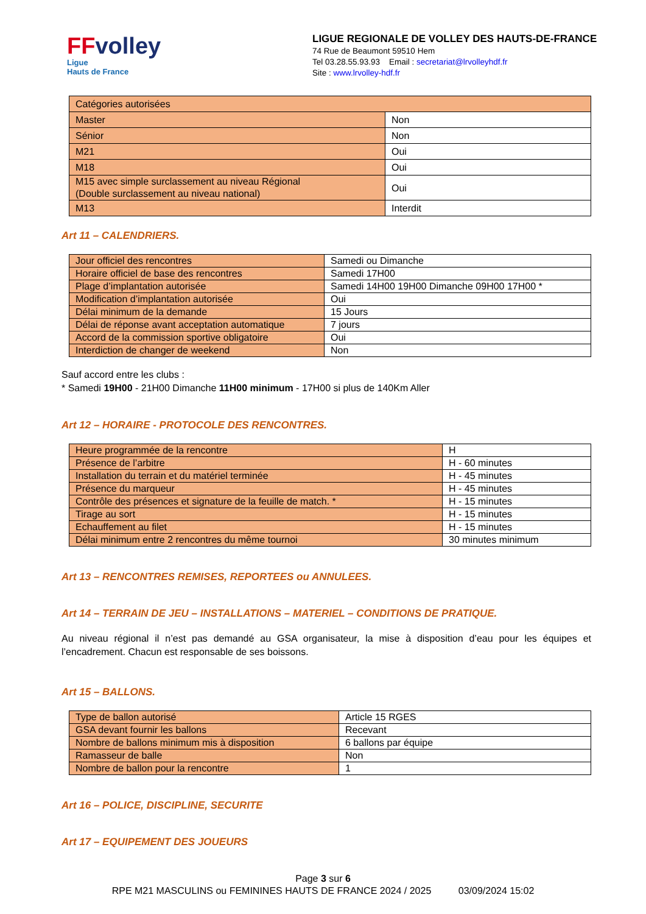FF volley
Ligue
Hauts de France
LIGUE REGIONALE DE VOLLEY DES HAUTS-DE-FRANCE
74 Rue de Beaumont 59510 Hem
Tel 03.28.55.93.93 Email : secretariat@lrvolleyhdf.fr
Site : www.lrvolley-hdf.fr
| Catégories autorisées | |
| Master | Non |
| Sénior | Non |
| M21 | Oui |
| M18 | Oui |
| M15 avec simple surclassement au niveau Régional (Double surclassement au niveau national) | Oui |
| M13 | Interdit |
Art 11 – CALENDRIERS.
| Jour officiel des rencontres | Samedi ou Dimanche |
| Horaire officiel de base des rencontres | Samedi 17H00 |
| Plage d’implantation autorisée | Samedi 14H00 19H00 Dimanche 09H00 17H00 * |
| Modification d’implantation autorisée | Oui |
| Délai minimum de la demande | 15 Jours |
| Délai de réponse avant acceptation automatique | 7 jours |
| Accord de la commission sportive obligatoire | Oui |
| Interdiction de changer de weekend | Non |
Sauf accord entre les clubs :
* Samedi 19H00 - 21H00 Dimanche 11H00 minimum - 17H00 si plus de 140Km Aller
Art 12 – HORAIRE - PROTOCOLE DES RENCONTRES.
| Heure programmée de la rencontre | H |
| Présence de l’arbitre | H - 60 minutes |
| Installation du terrain et du matériel terminée | H - 45 minutes |
| Présence du marqueur | H - 45 minutes |
| Contrôle des présences et signature de la feuille de match. * | H - 15 minutes |
| Tirage au sort | H - 15 minutes |
| Echauffement au filet | H - 15 minutes |
| Délai minimum entre 2 rencontres du même tournoi | 30 minutes minimum |
Art 13 – RENCONTRES REMISES, REPORTEES ou ANNULEES.
Art 14 – TERRAIN DE JEU – INSTALLATIONS – MATERIEL – CONDITIONS DE PRATIQUE.
Au niveau régional il n’est pas demandé au GSA organisateur, la mise à disposition d’eau pour les équipes et l’encadrement. Chacun est responsable de ses boissons.
Art 15 – BALLONS.
| Type de ballon autorisé | Article 15 RGES |
| GSA devant fournir les ballons | Recevant |
| Nombre de ballons minimum mis à disposition | 6 ballons par équipe |
| Ramasseur de balle | Non |
| Nombre de ballon pour la rencontre | 1 |
Art 16 – POLICE, DISCIPLINE, SECURITE
Art 17 – EQUIPEMENT DES JOUEURS
Page 3 sur 6
RPE M21 MASCULINS ou FEMININES HAUTS DE FRANCE 2024 / 2025 03/09/2024 15:02